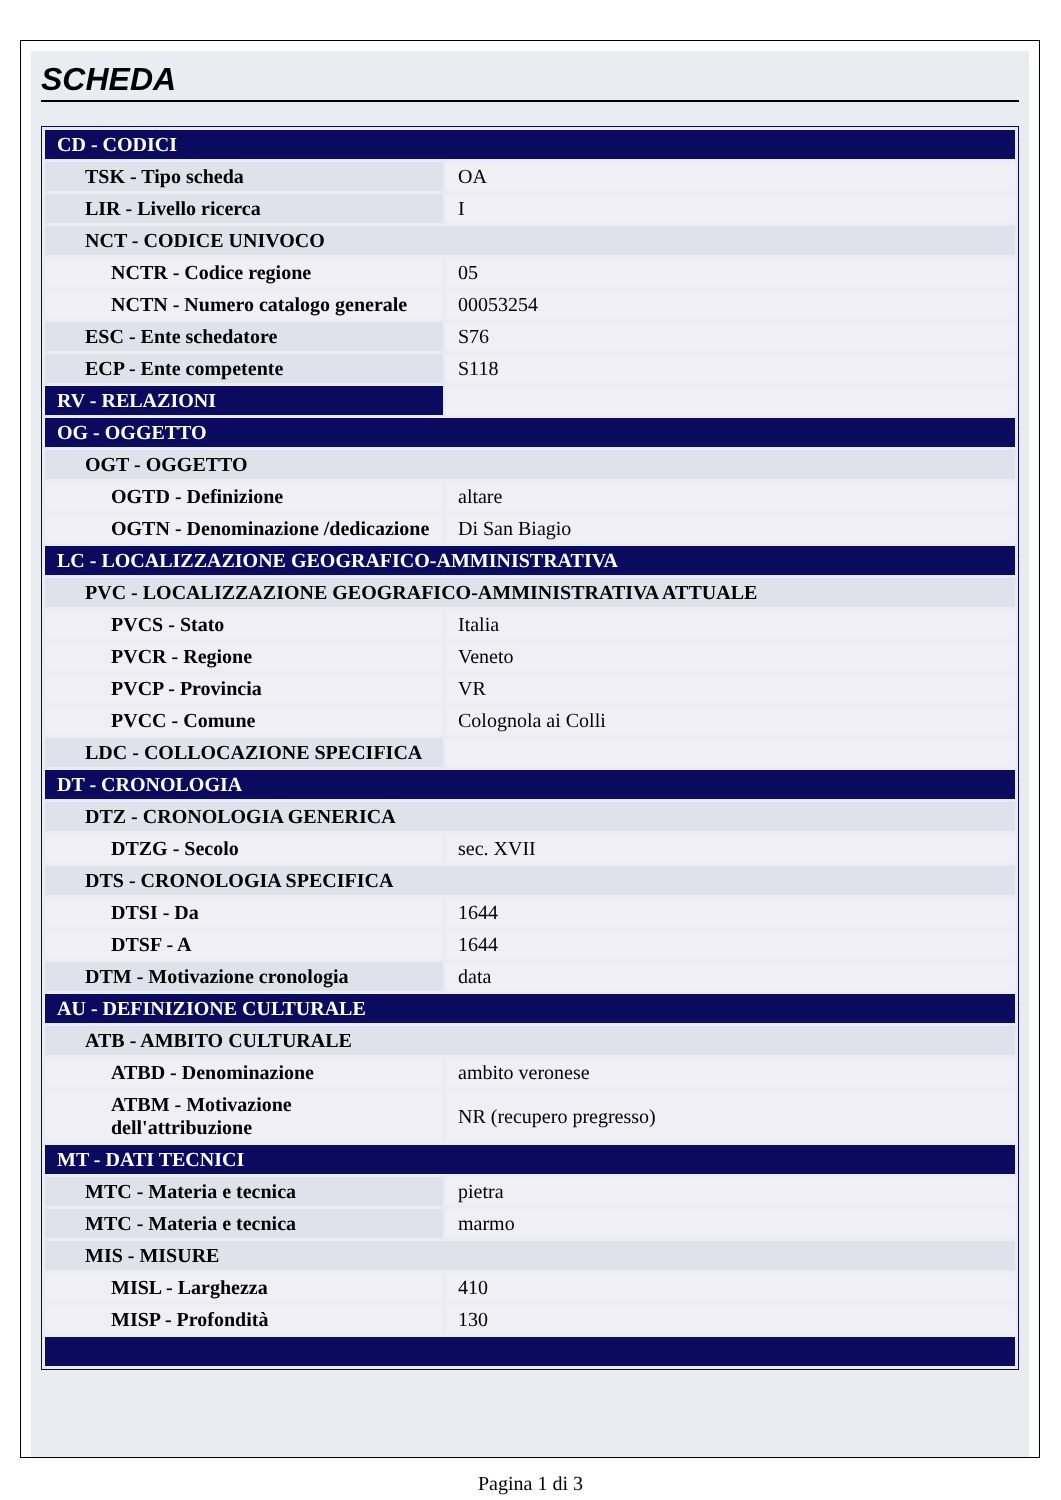SCHEDA
| CD - CODICI | |
| TSK - Tipo scheda | OA |
| LIR - Livello ricerca | I |
| NCT - CODICE UNIVOCO | |
| NCTR - Codice regione | 05 |
| NCTN - Numero catalogo generale | 00053254 |
| ESC - Ente schedatore | S76 |
| ECP - Ente competente | S118 |
| RV - RELAZIONI | |
| OG - OGGETTO | |
| OGT - OGGETTO | |
| OGTD - Definizione | altare |
| OGTN - Denominazione /dedicazione | Di San Biagio |
| LC - LOCALIZZAZIONE GEOGRAFICO-AMMINISTRATIVA | |
| PVC - LOCALIZZAZIONE GEOGRAFICO-AMMINISTRATIVA ATTUALE | |
| PVCS - Stato | Italia |
| PVCR - Regione | Veneto |
| PVCP - Provincia | VR |
| PVCC - Comune | Colognola ai Colli |
| LDC - COLLOCAZIONE SPECIFICA | |
| DT - CRONOLOGIA | |
| DTZ - CRONOLOGIA GENERICA | |
| DTZG - Secolo | sec. XVII |
| DTS - CRONOLOGIA SPECIFICA | |
| DTSI - Da | 1644 |
| DTSF - A | 1644 |
| DTM - Motivazione cronologia | data |
| AU - DEFINIZIONE CULTURALE | |
| ATB - AMBITO CULTURALE | |
| ATBD - Denominazione | ambito veronese |
| ATBM - Motivazione dell'attribuzione | NR (recupero pregresso) |
| MT - DATI TECNICI | |
| MTC - Materia e tecnica | pietra |
| MTC - Materia e tecnica | marmo |
| MIS - MISURE | |
| MISL - Larghezza | 410 |
| MISP - Profondità | 130 |
Pagina 1 di 3